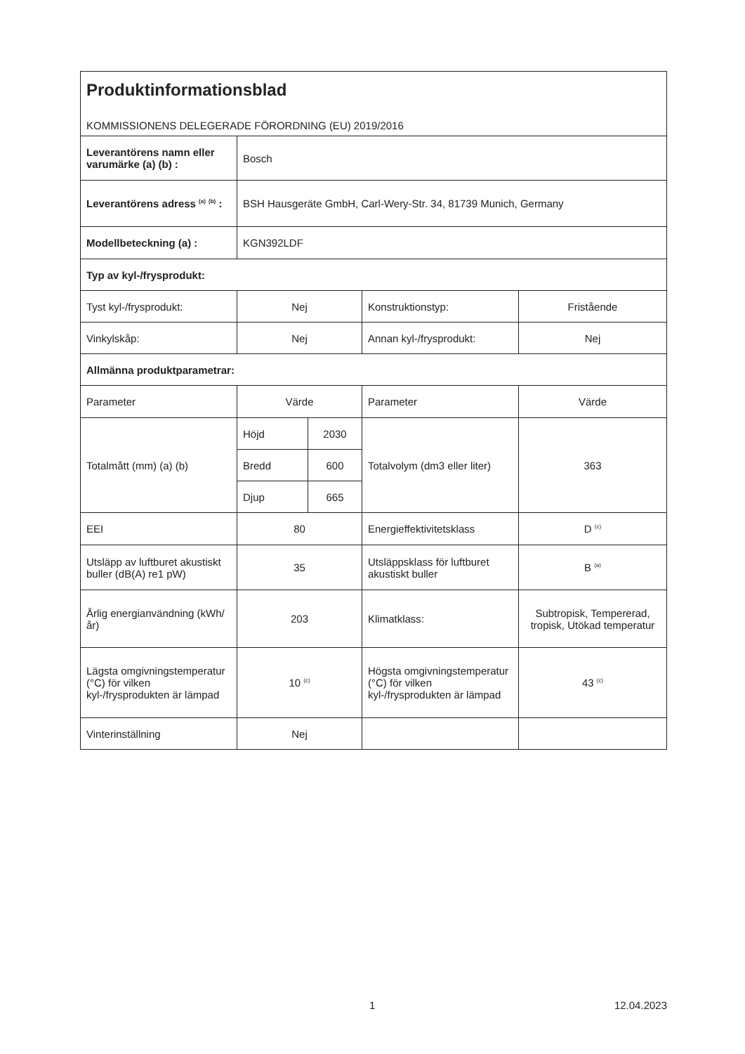| Produktinformationsblad KOMMISSIONENS DELEGERADE FÖRORDNING (EU) 2019/2016 | | | | |
| Leverantörens namn eller varumärke (a) (b) : | Bosch | | | |
| Leverantörens adress <sup>(a)</sup> <sup>(b)</sup> : | BSH Hausgeräte GmbH, Carl-Wery-Str. 34, 81739 Munich, Germany | | | |
| Modellbeteckning (a) : | KGN392LDF | | | |
| Typ av kyl-/frysprodukt: | | | | |
| Tyst kyl-/frysprodukt: | Nej | | Konstruktionstyp: | Fristående |
| Vinkylskåp: | Nej | | Annan kyl-/frysprodukt: | Nej |
| Allmänna produktparametrar: | | | | |
| Parameter | Värde | | Parameter | Värde |
| Totalmått (mm) (a) (b) | Höjd | 2030 | Totalvolym (dm3 eller liter) | 363 |
| | Bredd | 600 | | |
| | Djup | 665 | | |
| EEI | 80 | | Energieffektivitetsklass | D <sup>(c)</sup> |
| Utsläpp av luftburet akustiskt buller (dB(A) re1 pW) | 35 | | Utsläppsklass för luftburet akustiskt buller | B <sup>(a)</sup> |
| Årlig energianvändning (kWh/år) | 203 | | Klimatklass: | Subtropisk, Tempererad, tropisk, Utökad temperatur |
| Lägsta omgivningstemperatur (°C) för vilken kyl-/frysprodukten är lämpad | 10 <sup>(c)</sup> | | Högsta omgivningstemperatur (°C) för vilken kyl-/frysprodukten är lämpad | 43 <sup>(c)</sup> |
| Vinterinställning | Nej | | | |
1 12.04.2023